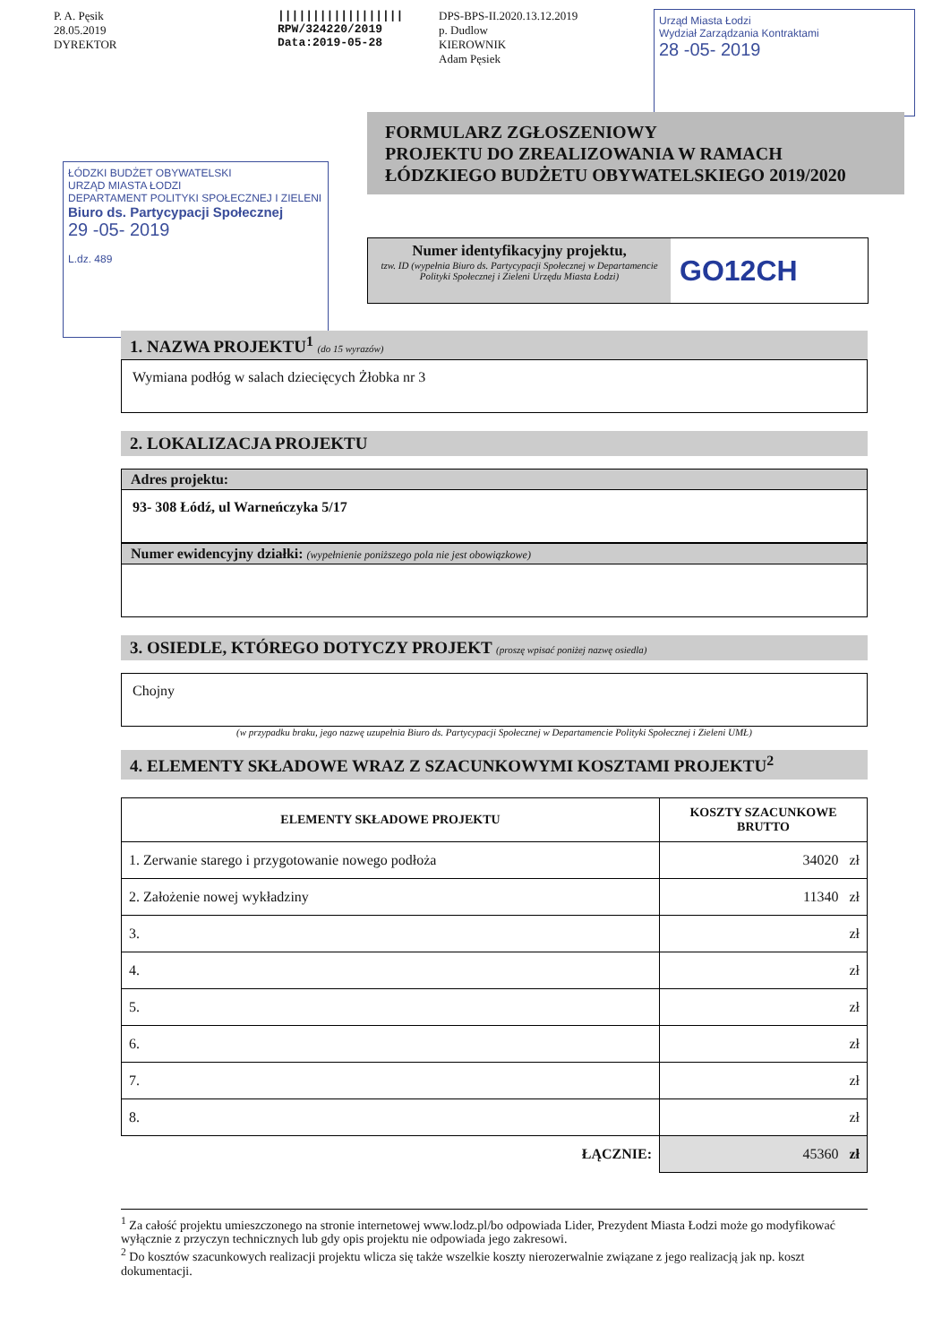P. A. Pęsik
28.05.2019
DYREKTOR
||||||||||||||||||
RPW/324220/2019
Data:2019-05-28
DPS-BPS-II.2020.13.12.2019
p. Dudlow
KIEROWNIK
Adam Pęsiek
Urząd Miasta Łodzi
Wydział Zarządzania Kontraktami
28 -05- 2019
ŁÓDZKI BUDŻET OBYWATELSKI
URZĄD MIASTA ŁODZI
DEPARTAMENT POLITYKI SPOŁECZNEJ I ZIELENI
Biuro ds. Partycypacji Społecznej
29 -05- 2019
L.dz. 489
FORMULARZ ZGŁOSZENIOWY
PROJEKTU DO ZREALIZOWANIA W RAMACH ŁÓDZKIEGO BUDŻETU OBYWATELSKIEGO 2019/2020
Numer identyfikacyjny projektu,
tzw. ID (wypełnia Biuro ds. Partycypacji Społecznej w Departamencie Polityki Społecznej i Zieleni Urzędu Miasta Łodzi)
GO12CH
1. NAZWA PROJEKTU<sup>1</sup> (do 15 wyrazów)
Wymiana podłóg w salach dziecięcych Żłobka nr 3
2. LOKALIZACJA PROJEKTU
Adres projektu:
93- 308 Łódź, ul Warneńczyka 5/17
Numer ewidencyjny działki: (wypełnienie poniższego pola nie jest obowiązkowe)
3. OSIEDLE, KTÓREGO DOTYCZY PROJEKT (proszę wpisać poniżej nazwę osiedla)
Chojny
(w przypadku braku, jego nazwę uzupełnia Biuro ds. Partycypacji Społecznej w Departamencie Polityki Społecznej i Zieleni UMŁ)
4. ELEMENTY SKŁADOWE WRAZ Z SZACUNKOWYMI KOSZTAMI PROJEKTU<sup>2</sup>
| ELEMENTY SKŁADOWE PROJEKTU | KOSZTY SZACUNKOWE BRUTTO |
| --- | --- |
| 1. Zerwanie starego i przygotowanie nowego podłoża | 34020 zł |
| 2. Założenie nowej wykładziny | 11340 zł |
| 3. | zł |
| 4. | zł |
| 5. | zł |
| 6. | zł |
| 7. | zł |
| 8. | zł |
| ŁĄCZNIE: | 45360 zł |
<sup>1</sup> Za całość projektu umieszczonego na stronie internetowej www.lodz.pl/bo odpowiada Lider, Prezydent Miasta Łodzi może go modyfikować wyłącznie z przyczyn technicznych lub gdy opis projektu nie odpowiada jego zakresowi.
<sup>2</sup> Do kosztów szacunkowych realizacji projektu wlicza się także wszelkie koszty nierozerwalnie związane z jego realizacją jak np. koszt dokumentacji.